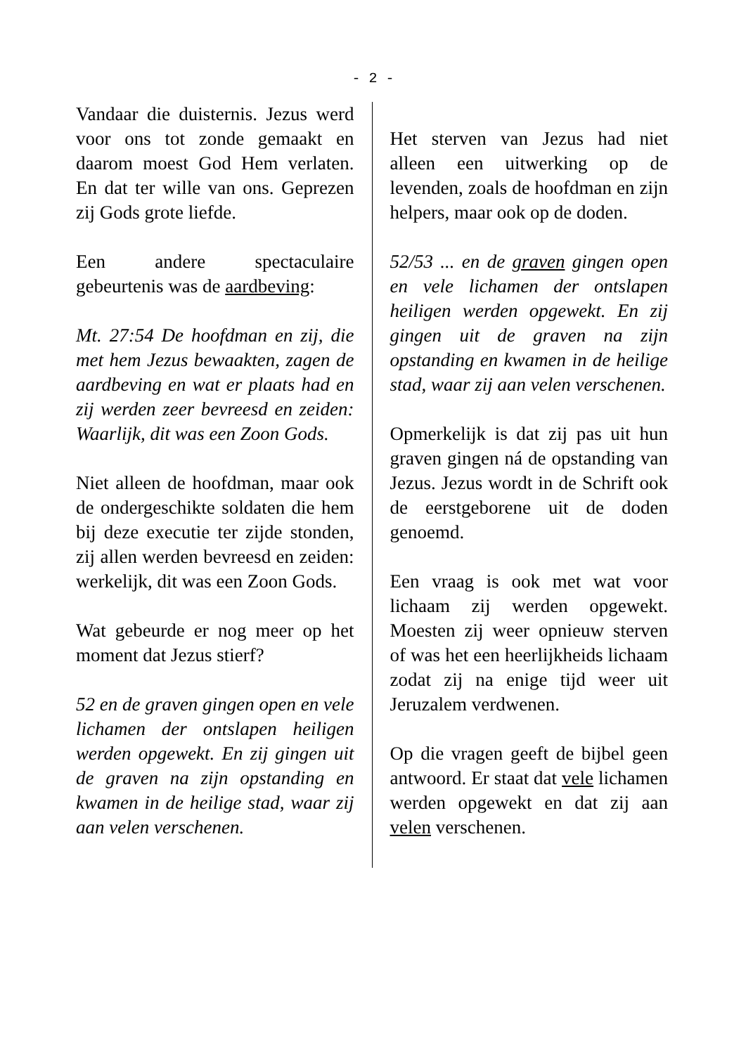- 2 -
Vandaar die duisternis. Jezus werd voor ons tot zonde gemaakt en daarom moest God Hem verlaten. En dat ter wille van ons. Geprezen zij Gods grote liefde.
Een andere spectaculaire gebeurtenis was de aardbeving:
Mt. 27:54 De hoofdman en zij, die met hem Jezus bewaakten, zagen de aardbeving en wat er plaats had en zij werden zeer bevreesd en zeiden: Waarlijk, dit was een Zoon Gods.
Niet alleen de hoofdman, maar ook de ondergeschikte soldaten die hem bij deze executie ter zijde stonden, zij allen werden bevreesd en zeiden: werkelijk, dit was een Zoon Gods.
Wat gebeurde er nog meer op het moment dat Jezus stierf?
52 en de graven gingen open en vele lichamen der ontslapen heiligen werden opgewekt. En zij gingen uit de graven na zijn opstanding en kwamen in de heilige stad, waar zij aan velen verschenen.
Het sterven van Jezus had niet alleen een uitwerking op de levenden, zoals de hoofdman en zijn helpers, maar ook op de doden.
52/53 ... en de graven gingen open en vele lichamen der ontslapen heiligen werden opgewekt. En zij gingen uit de graven na zijn opstanding en kwamen in de heilige stad, waar zij aan velen verschenen.
Opmerkelijk is dat zij pas uit hun graven gingen ná de opstanding van Jezus. Jezus wordt in de Schrift ook de eerstgeborene uit de doden genoemd.
Een vraag is ook met wat voor lichaam zij werden opgewekt. Moesten zij weer opnieuw sterven of was het een heerlijkheids lichaam zodat zij na enige tijd weer uit Jeruzalem verdwenen.
Op die vragen geeft de bijbel geen antwoord. Er staat dat vele lichamen werden opgewekt en dat zij aan velen verschenen.